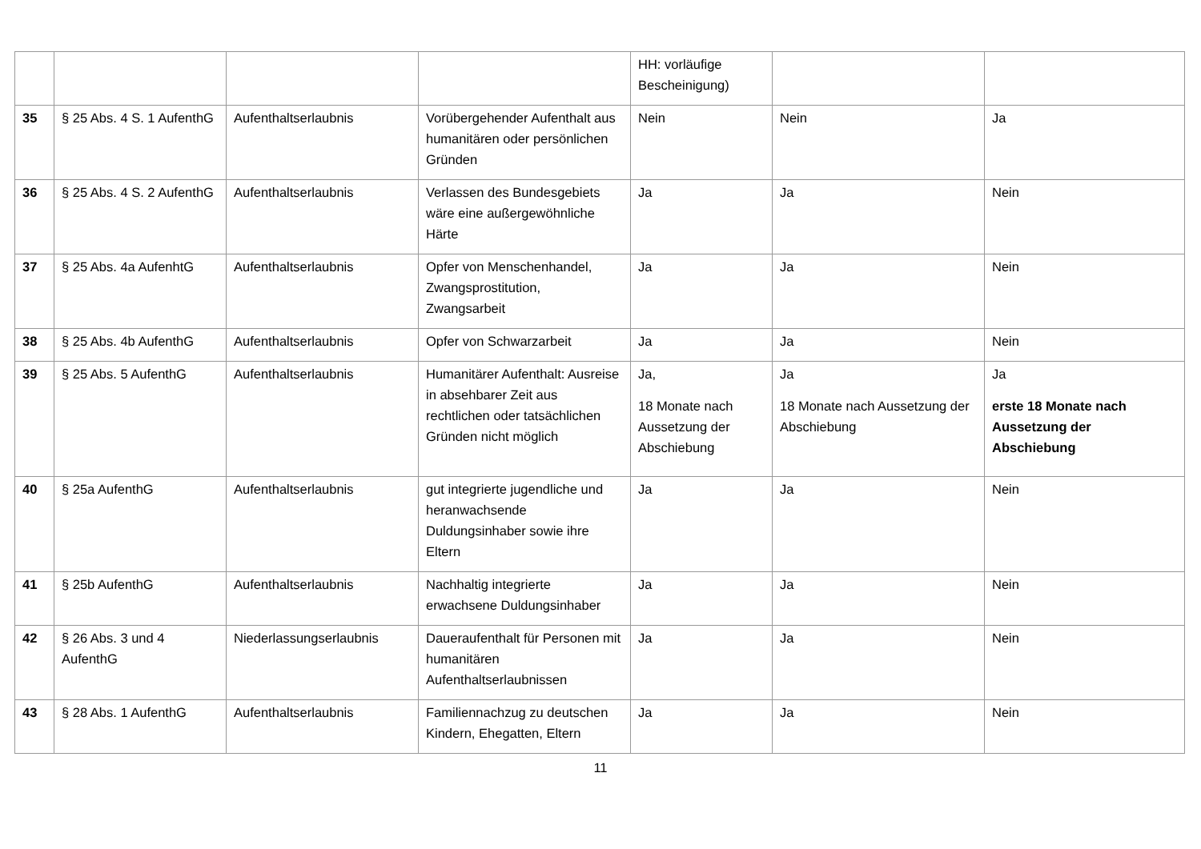| | | | | HH: vorläufige Bescheinigung) | | |
| 35 | § 25 Abs. 4 S. 1 AufenthG | Aufenthaltserlaubnis | Vorübergehender Aufenthalt aus humanitären oder persönlichen Gründen | Nein | Nein | Ja |
| 36 | § 25 Abs. 4 S. 2 AufenthG | Aufenthaltserlaubnis | Verlassen des Bundesgebiets wäre eine außergewöhnliche Härte | Ja | Ja | Nein |
| 37 | § 25 Abs. 4a AufenhtG | Aufenthaltserlaubnis | Opfer von Menschenhandel, Zwangsprostitution, Zwangsarbeit | Ja | Ja | Nein |
| 38 | § 25 Abs. 4b AufenthG | Aufenthaltserlaubnis | Opfer von Schwarzarbeit | Ja | Ja | Nein |
| 39 | § 25 Abs. 5 AufenthG | Aufenthaltserlaubnis | Humanitärer Aufenthalt: Ausreise in absehbarer Zeit aus rechtlichen oder tatsächlichen Gründen nicht möglich | Ja, 18 Monate nach Aussetzung der Abschiebung | Ja 18 Monate nach Aussetzung der Abschiebung | Ja erste 18 Monate nach Aussetzung der Abschiebung |
| 40 | § 25a AufenthG | Aufenthaltserlaubnis | gut integrierte jugendliche und heranwachsende Duldungsinhaber sowie ihre Eltern | Ja | Ja | Nein |
| 41 | § 25b AufenthG | Aufenthaltserlaubnis | Nachhaltig integrierte erwachsene Duldungsinhaber | Ja | Ja | Nein |
| 42 | § 26 Abs. 3 und 4 AufenthG | Niederlassungserlaubnis | Daueraufenthalt für Personen mit humanitären Aufenthaltserlaubnissen | Ja | Ja | Nein |
| 43 | § 28 Abs. 1 AufenthG | Aufenthaltserlaubnis | Familiennachzug zu deutschen Kindern, Ehegatten, Eltern | Ja | Ja | Nein |
11